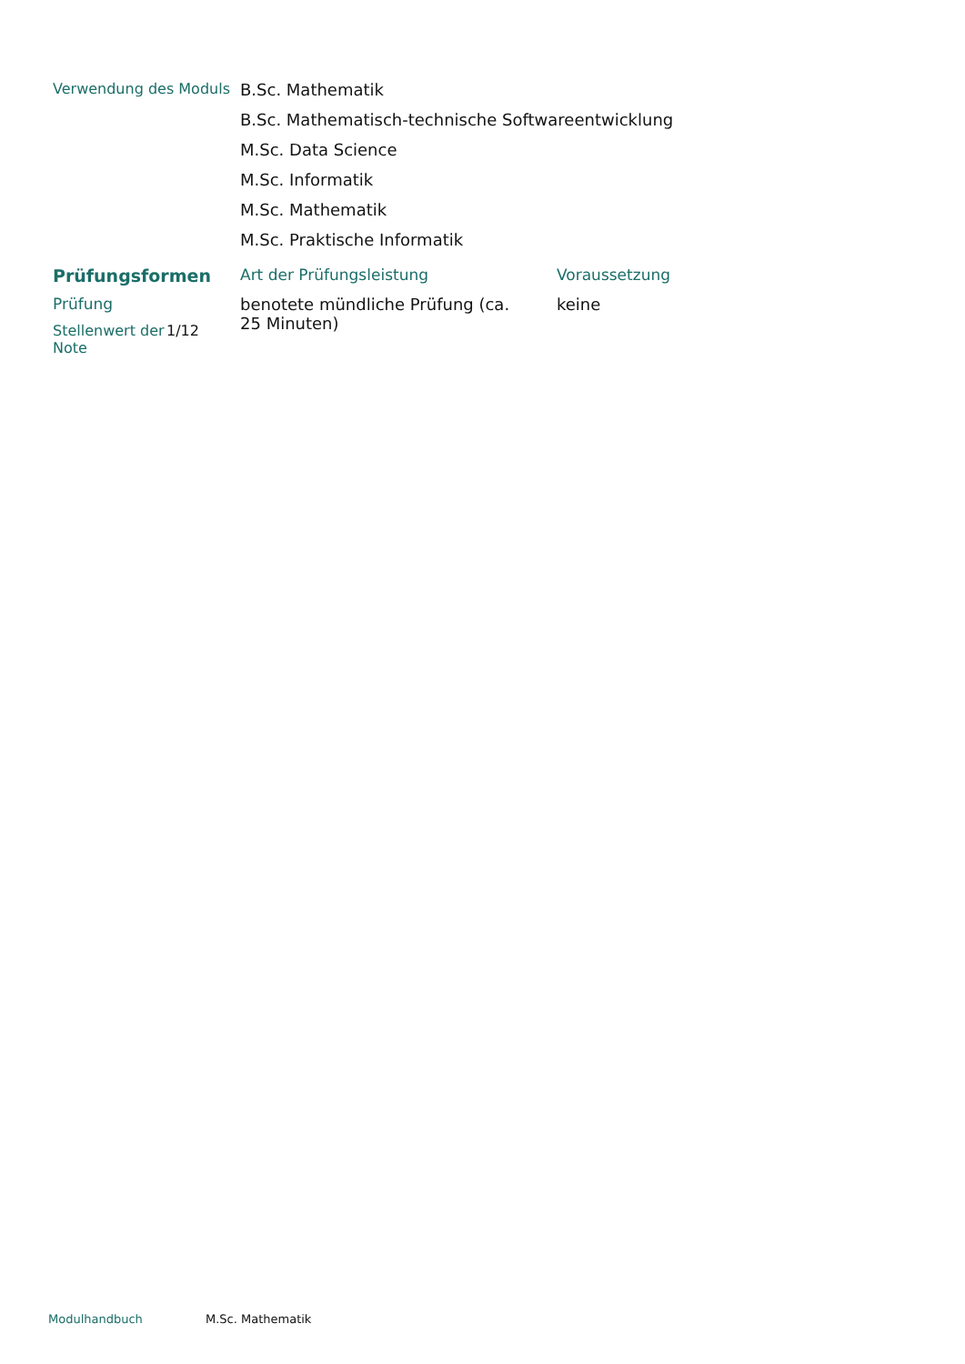Verwendung des Moduls B.Sc. Mathematik
B.Sc. Mathematisch-technische Softwareentwicklung
M.Sc. Data Science
M.Sc. Informatik
M.Sc. Mathematik
M.Sc. Praktische Informatik
| Prüfungsformen | Art der Prüfungsleistung | Voraussetzung |
| Prüfung Stellenwert der Note 1/12 | benotete mündliche Prüfung (ca. 25 Minuten) | keine |
Modulhandbuch M.Sc. Mathematik